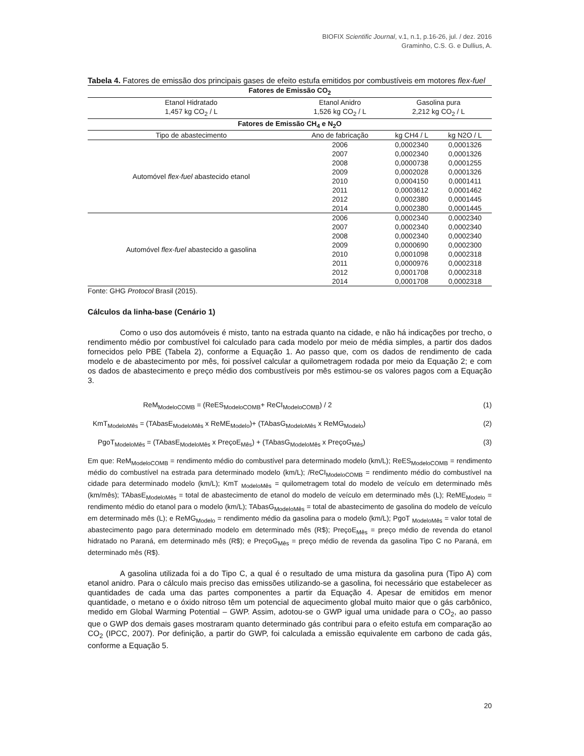BIOFIX Scientific Journal, v.1, n.1, p.16-26, jul. / dez. 2016
Graminho, C.S. G. e Dullius, A.
Tabela 4. Fatores de emissão dos principais gases de efeito estufa emitidos por combustíveis em motores flex-fuel
| Fatores de Emissão CO<sub>2</sub> | | | |
| --- | --- | --- | --- |
| Etanol Hidratado 1,457 kg CO<sub>2</sub> / L | Etanol Anidro 1,526 kg CO<sub>2</sub> / L | Gasolina pura 2,212 kg CO<sub>2</sub> / L | |
| Fatores de Emissão CH<sub>4</sub> e N<sub>2</sub>O | | | |
| Tipo de abastecimento | Ano de fabricação | kg CH4 / L | kg N2O / L |
| Automóvel flex-fuel abastecido etanol | 2006 | 0,0002340 | 0,0001326 |
| | 2007 | 0,0002340 | 0,0001326 |
| | 2008 | 0,0000738 | 0,0001255 |
| | 2009 | 0,0002028 | 0,0001326 |
| | 2010 | 0,0004150 | 0,0001411 |
| | 2011 | 0,0003612 | 0,0001462 |
| | 2012 | 0,0002380 | 0,0001445 |
| | 2014 | 0,0002380 | 0,0001445 |
| Automóvel flex-fuel abastecido a gasolina | 2006 | 0,0002340 | 0,0002340 |
| | 2007 | 0,0002340 | 0,0002340 |
| | 2008 | 0,0002340 | 0,0002340 |
| | 2009 | 0,0000690 | 0,0002300 |
| | 2010 | 0,0001098 | 0,0002318 |
| | 2011 | 0,0000976 | 0,0002318 |
| | 2012 | 0,0001708 | 0,0002318 |
| | 2014 | 0,0001708 | 0,0002318 |
Fonte: GHG Protocol Brasil (2015).
Cálculos da linha-base (Cenário 1)
Como o uso dos automóveis é misto, tanto na estrada quanto na cidade, e não há indicações por trecho, o rendimento médio por combustível foi calculado para cada modelo por meio de média simples, a partir dos dados fornecidos pelo PBE (Tabela 2), conforme a Equação 1. Ao passo que, com os dados de rendimento de cada modelo e de abastecimento por mês, foi possível calcular a quilometragem rodada por meio da Equação 2; e com os dados de abastecimento e preço médio dos combustíveis por mês estimou-se os valores pagos com a Equação 3.
ReM<sub>ModeloCOMB</sub> = (ReES<sub>ModeloCOMB</sub>+ ReCI<sub>ModeloCOMB</sub>) / 2 (1)
KmT<sub>ModeloMês</sub> = (TAbasE<sub>ModeloMês</sub> x ReME<sub>Modelo</sub>)+ (TAbasG<sub>ModeloMês</sub> x ReMG<sub>Modelo</sub>) (2)
PgoT<sub>ModeloMês</sub> = (TAbasE<sub>ModeloMês</sub> x PreçoE<sub>Mês</sub>) + (TAbasG<sub>ModeloMês</sub> x PreçoG<sub>Mês</sub>) (3)
Em que: ReM<sub>ModeloCOMB</sub> = rendimento médio do combustível para determinado modelo (km/L); ReES<sub>ModeloCOMB</sub> = rendimento médio do combustível na estrada para determinado modelo (km/L); /ReCI<sub>ModeloCOMB</sub> = rendimento médio do combustível na cidade para determinado modelo (km/L); KmT <sub>ModeloMês</sub> = quilometragem total do modelo de veículo em determinado mês (km/mês); TAbasE<sub>ModeloMês</sub> = total de abastecimento de etanol do modelo de veículo em determinado mês (L); ReME<sub>Modelo</sub> = rendimento médio do etanol para o modelo (km/L); TAbasG<sub>ModeloMês</sub> = total de abastecimento de gasolina do modelo de veículo em determinado mês (L); e ReMG<sub>Modelo</sub> = rendimento médio da gasolina para o modelo (km/L); PgoT <sub>ModeloMês</sub> = valor total de abastecimento pago para determinado modelo em determinado mês (R$); PreçoE<sub>Mês</sub> = preço médio de revenda do etanol hidratado no Paraná, em determinado mês (R$); e PreçoG<sub>Mês</sub> = preço médio de revenda da gasolina Tipo C no Paraná, em determinado mês (R$).
A gasolina utilizada foi a do Tipo C, a qual é o resultado de uma mistura da gasolina pura (Tipo A) com etanol anidro. Para o cálculo mais preciso das emissões utilizando-se a gasolina, foi necessário que estabelecer as quantidades de cada uma das partes componentes a partir da Equação 4. Apesar de emitidos em menor quantidade, o metano e o óxido nitroso têm um potencial de aquecimento global muito maior que o gás carbônico, medido em Global Warming Potential – GWP. Assim, adotou-se o GWP igual uma unidade para o CO<sub>2</sub>, ao passo que o GWP dos demais gases mostraram quanto determinado gás contribui para o efeito estufa em comparação ao CO<sub>2</sub> (IPCC, 2007). Por definição, a partir do GWP, foi calculada a emissão equivalente em carbono de cada gás, conforme a Equação 5.
20